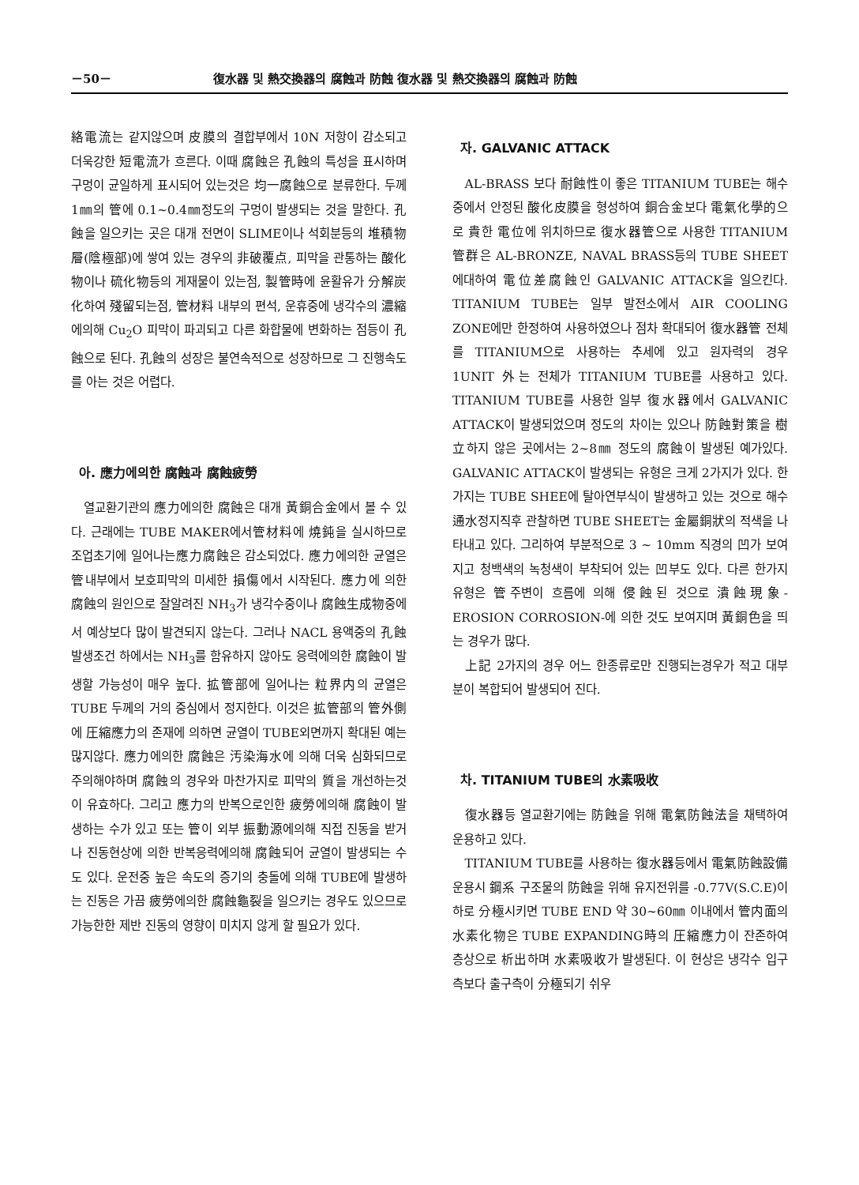－50－ 復水器 및 熱交換器의 腐蝕과 防蝕 復水器 및 熱交換器의 腐蝕과 防蝕
絡電流는 같지않으며 皮膜의 결합부에서 10N 저항이 감소되고 더욱강한 短電流가 흐른다. 이때 腐蝕은 孔蝕의 특성을 표시하며 구멍이 균일하게 표시되어 있는것은 均一腐蝕으로 분류한다. 두께 1㎜의 管에 0.1~0.4㎜정도의 구멍이 발생되는 것을 말한다. 孔蝕을 일으키는 곳은 대개 전면이 SLIME이나 석회분등의 堆積物層(陰極部)에 쌓여 있는 경우의 非破覆点, 피막을 관통하는 酸化物이나 硫化物등의 게재물이 있는점, 製管時에 윤활유가 分解炭化하여 殘留되는점, 管材料 내부의 편석, 운휴중에 냉각수의 濃縮에의해 Cu<sub>2</sub>O 피막이 파괴되고 다른 화합물에 변화하는 점등이 孔蝕으로 된다. 孔蝕의 성장은 불연속적으로 성장하므로 그 진행속도를 아는 것은 어렵다.
아. 應力에의한 腐蝕과 腐蝕疲勞
열교환기관의 應力에의한 腐蝕은 대개 黃銅合金에서 볼 수 있다. 근래에는 TUBE MAKER에서管材料에 燒鈍을 실시하므로 조업초기에 일어나는應力腐蝕은 감소되었다. 應力에의한 균열은管내부에서 보호피막의 미세한 損傷에서 시작된다. 應力에 의한 腐蝕의 원인으로 잘알려진 NH<sub>3</sub>가 냉각수중이나 腐蝕生成物중에서 예상보다 많이 발견되지 않는다. 그러나 NACL 용액중의 孔蝕발생조건 하에서는 NH<sub>3</sub>를 함유하지 않아도 응력에의한 腐蝕이 발생할 가능성이 매우 높다. 拡管部에 일어나는 粒界内의 균열은 TUBE 두께의 거의 중심에서 정지한다. 이것은 拡管部의 管外側에 圧縮應力의 존재에 의하면 균열이 TUBE외면까지 확대된 예는 많지않다. 應力에의한 腐蝕은 汚染海水에 의해 더욱 심화되므로 주의해야하며 腐蝕의 경우와 마찬가지로 피막의 質을 개선하는것이 유효하다. 그리고 應力의 반복으로인한 疲勞에의해 腐蝕이 발생하는 수가 있고 또는 管이 외부 振動源에의해 직접 진동을 받거나 진동현상에 의한 반복응력에의해 腐蝕되어 균열이 발생되는 수도 있다. 운전중 높은 속도의 증기의 충돌에 의해 TUBE에 발생하는 진동은 가끔 疲勞에의한 腐蝕龜裂을 일으키는 경우도 있으므로 가능한한 제반 진동의 영향이 미치지 않게 할 필요가 있다.
자. GALVANIC ATTACK
AL-BRASS 보다 耐蝕性이 좋은 TITANIUM TUBE는 해수중에서 안정된 酸化皮膜을 형성하여 銅合金보다 電氣化學的으로 貴한 電位에 위치하므로 復水器管으로 사용한 TITANIUM 管群은 AL-BRONZE, NAVAL BRASS등의 TUBE SHEET에대하여 電位差腐蝕인 GALVANIC ATTACK을 일으킨다. TITANIUM TUBE는 일부 발전소에서 AIR COOLING ZONE에만 한정하여 사용하였으나 점차 확대되어 復水器管 전체를 TITANIUM으로 사용하는 추세에 있고 원자력의 경우 1UNIT 外는 전체가 TITANIUM TUBE를 사용하고 있다. TITANIUM TUBE를 사용한 일부 復水器에서 GALVANIC ATTACK이 발생되었으며 정도의 차이는 있으나 防蝕對策을 樹立하지 않은 곳에서는 2~8㎜ 정도의 腐蝕이 발생된 예가있다. GALVANIC ATTACK이 발생되는 유형은 크게 2가지가 있다. 한가지는 TUBE SHEE에 탈아연부식이 발생하고 있는 것으로 해수 通水정지직후 관찰하면 TUBE SHEET는 金屬銅狀의 적색을 나타내고 있다. 그리하여 부분적으로 3 ~ 10mm 직경의 凹가 보여지고 청백색의 녹청색이 부착되어 있는 凹부도 있다. 다른 한가지 유형은 管주변이 흐름에 의해 侵蝕된 것으로 潰蝕現象-EROSION CORROSION-에 의한 것도 보여지며 黃銅色을 띄는 경우가 많다.
上記 2가지의 경우 어느 한종류로만 진행되는경우가 적고 대부분이 복합되어 발생되어 진다.
차. TITANIUM TUBE의 水素吸收
復水器등 열교환기에는 防蝕을 위해 電氣防蝕法을 채택하여 운용하고 있다.
TITANIUM TUBE를 사용하는 復水器등에서 電氣防蝕設備 운용시 鋼系 구조물의 防蝕을 위해 유지전위를 -0.77V(S.C.E)이하로 分極시키면 TUBE END 약 30~60㎜ 이내에서 管内面의 水素化物은 TUBE EXPANDING時의 圧縮應力이 잔존하여 층상으로 析出하며 水素吸收가 발생된다. 이 현상은 냉각수 입구측보다 출구측이 分極되기 쉬우